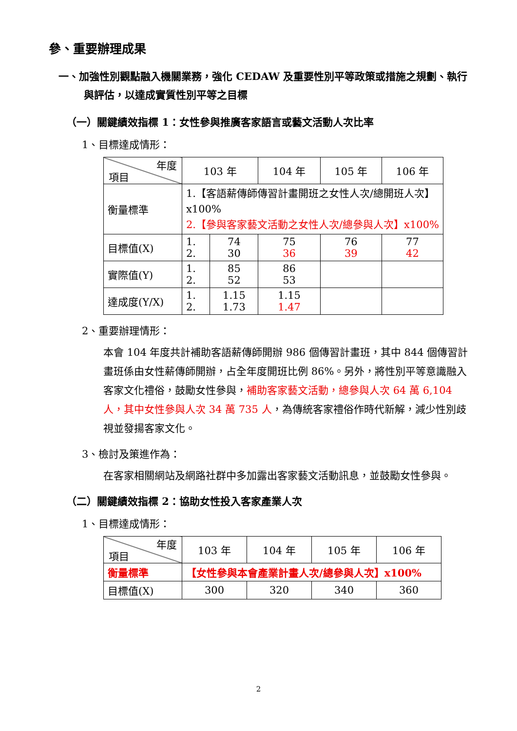參、重要辦理成果
一、加強性別觀點融入機關業務，強化 CEDAW 及重要性別平等政策或措施之規劃、執行與評估，以達成實質性別平等之目標
（一）關鍵績效指標 1：女性參與推廣客家語言或藝文活動人次比率
1、目標達成情形：
| 年度 項目 | 103 年 | | 104 年 | 105 年 | 106 年 |
| 衡量標準 | 1.【客語薪傳師傳習計畫開班之女性人次/總開班人次】x100% 2.【參與客家藝文活動之女性人次/總參與人次】x100% | | | | |
| 目標值(X) | 1. 2. | 74 30 | 75 36 | 76 39 | 77 42 |
| 實際值(Y) | 1. 2. | 85 52 | 86 53 | | |
| 達成度(Y/X) | 1. 2. | 1.15 1.73 | 1.15 1.47 | | |
2、重要辦理情形：
本會 104 年度共計補助客語薪傳師開辦 986 個傳習計畫班，其中 844 個傳習計畫班係由女性薪傳師開辦，占全年度開班比例 86%。另外，將性別平等意識融入客家文化禮俗，鼓勵女性參與，補助客家藝文活動，總參與人次 64 萬 6,104 人，其中女性參與人次 34 萬 735 人，為傳統客家禮俗作時代新解，減少性別歧視並發揚客家文化。
3、檢討及策進作為：
在客家相關網站及網路社群中多加露出客家藝文活動訊息，並鼓勵女性參與。
（二）關鍵績效指標 2：協助女性投入客家產業人次
1、目標達成情形：
| 年度 項目 | 103 年 | 104 年 | 105 年 | 106 年 |
| 衡量標準 | 【女性參與本會產業計畫人次/總參與人次】x100% | | | |
| 目標值(X) | 300 | 320 | 340 | 360 |
2